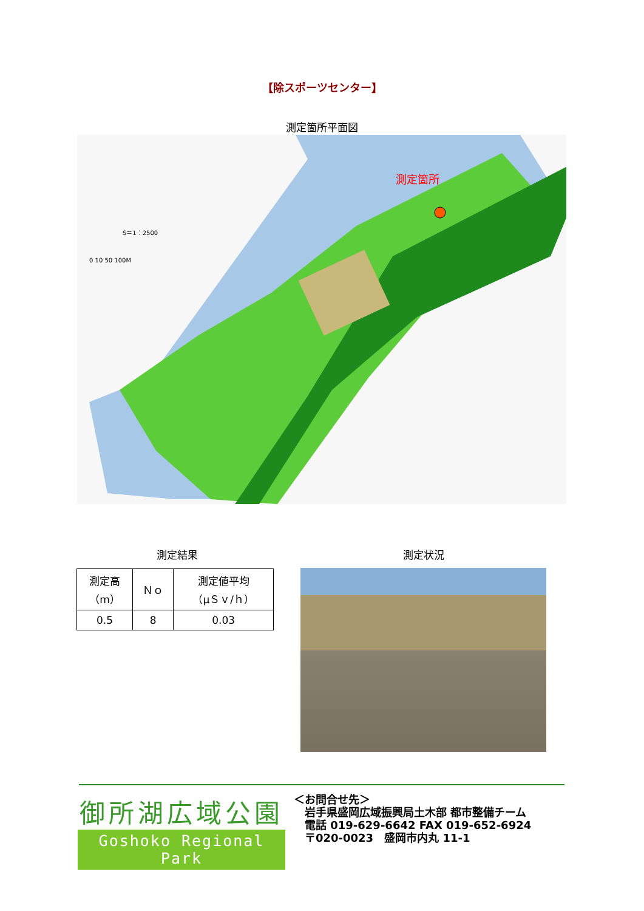【除スポーツセンター】
測定箇所平面図
測定箇所
S＝1：2500
0 10 50 100M
測定結果 測定状況
| 測定高 （m） | Ｎｏ | 測定値平均 （μＳｖ/ｈ） |
| --- | --- | --- |
| 0.5 | 8 | 0.03 |
御所湖広域公園
Goshoko Regional Park
＜お問合せ先＞
　岩手県盛岡広域振興局土木部 都市整備チーム
　電話 019-629-6642 FAX 019-652-6924
　〒020-0023　盛岡市内丸 11-1